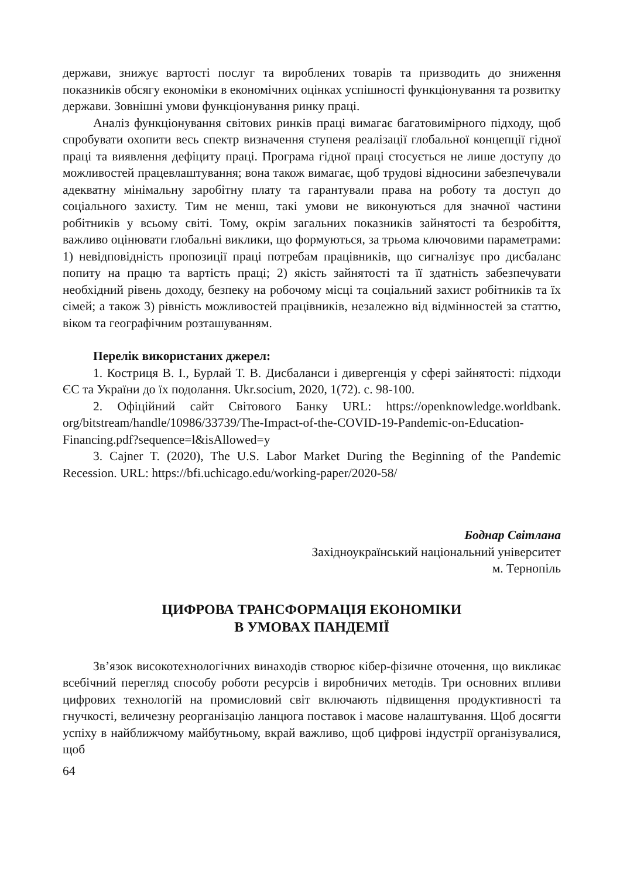держави, знижує вартості послуг та вироблених товарів та призводить до зниження показників обсягу економіки в економічних оцінках успішності функціонування та розвитку держави. Зовнішні умови функціонування ринку праці.
Аналіз функціонування світових ринків праці вимагає багатовимірного підходу, щоб спробувати охопити весь спектр визначення ступеня реалізації глобальної концепції гідної праці та виявлення дефіциту праці. Програма гідної праці стосується не лише доступу до можливостей працевлаштування; вона також вимагає, щоб трудові відносини забезпечували адекватну мінімальну заробітну плату та гарантували права на роботу та доступ до соціального захисту. Тим не менш, такі умови не виконуються для значної частини робітників у всьому світі. Тому, окрім загальних показників зайнятості та безробіття, важливо оцінювати глобальні виклики, що формуються, за трьома ключовими параметрами: 1) невідповідність пропозиції праці потребам працівників, що сигналізує про дисбаланс попиту на працю та вартість праці; 2) якість зайнятості та її здатність забезпечувати необхідний рівень доходу, безпеку на робочому місці та соціальний захист робітників та їх сімей; а також 3) рівність можливостей працівників, незалежно від відмінностей за статтю, віком та географічним розташуванням.
Перелік використаних джерел:
1. Костриця В. І., Бурлай Т. В. Дисбаланси і дивергенція у сфері зайнятості: підходи ЄС та України до їх подолання. Ukr.socium, 2020, 1(72). с. 98-100.
2. Офіційний сайт Світового Банку URL: https://openknowledge.worldbank. org/bitstream/handle/10986/33739/The-Impact-of-the-COVID-19-Pandemic-on-Education-Financing.pdf?sequence=l&isAllowed=y
3. Cajner T. (2020), The U.S. Labor Market During the Beginning of the Pandemic Recession. URL: https://bfi.uchicago.edu/working-paper/2020-58/
Боднар Світлана
Західноукраїнський національний університет
м. Тернопіль
ЦИФРОВА ТРАНСФОРМАЦІЯ ЕКОНОМІКИ
В УМОВАХ ПАНДЕМІЇ
Зв’язок високотехнологічних винаходів створює кібер-фізичне оточення, що викликає всебічний перегляд способу роботи ресурсів і виробничих методів. Три основних впливи цифрових технологій на промисловий світ включають підвищення продуктивності та гнучкості, величезну реорганізацію ланцюга поставок і масове налаштування. Щоб досягти успіху в найближчому майбутньому, вкрай важливо, щоб цифрові індустрії організувалися, щоб
64